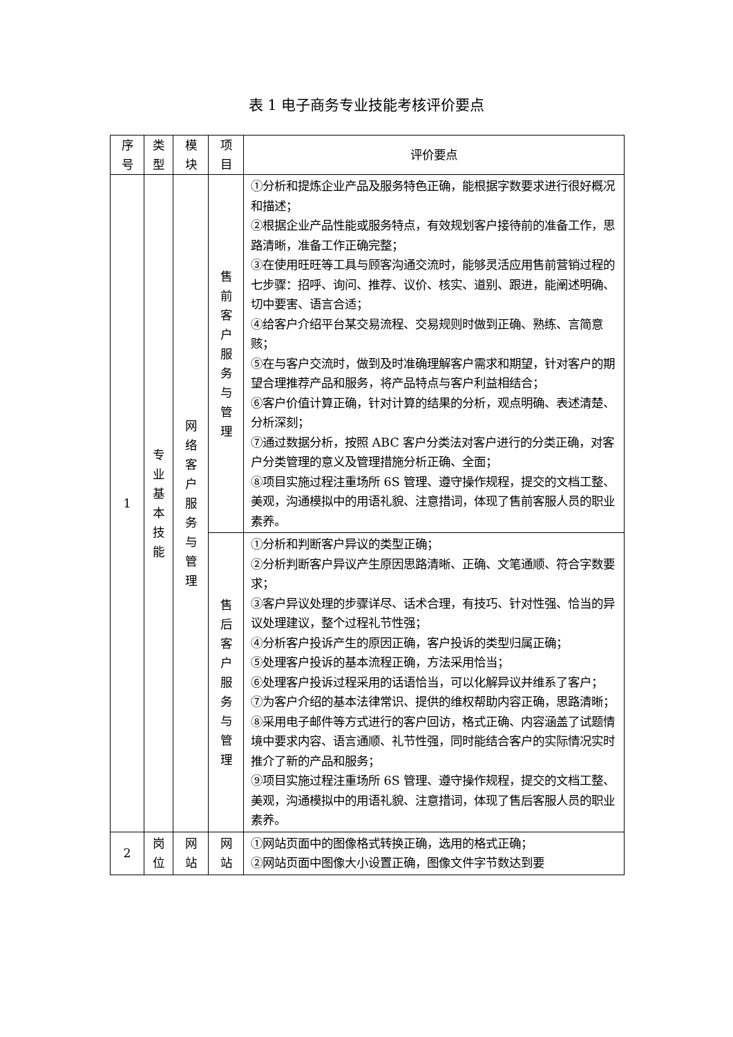表 1 电子商务专业技能考核评价要点
| 序号 | 类型 | 模块 | 项目 | 评价要点 |
| --- | --- | --- | --- | --- |
| 1 | 专业基本技能 | 网络客户服务与管理 | 售前客户服务与管理 | ①分析和提炼企业产品及服务特色正确，能根据字数要求进行很好概况和描述； ②根据企业产品性能或服务特点，有效规划客户接待前的准备工作，思路清晰，准备工作正确完整； ③在使用旺旺等工具与顾客沟通交流时，能够灵活应用售前营销过程的七步骤：招呼、询问、推荐、议价、核实、道别、跟进，能阐述明确、切中要害、语言合适； ④给客户介绍平台某交易流程、交易规则时做到正确、熟练、言简意赅； ⑤在与客户交流时，做到及时准确理解客户需求和期望，针对客户的期望合理推荐产品和服务，将产品特点与客户利益相结合； ⑥客户价值计算正确，针对计算的结果的分析，观点明确、表述清楚、分析深刻； ⑦通过数据分析，按照 ABC 客户分类法对客户进行的分类正确，对客户分类管理的意义及管理措施分析正确、全面； ⑧项目实施过程注重场所 6S 管理、遵守操作规程，提交的文档工整、美观，沟通模拟中的用语礼貌、注意措词，体现了售前客服人员的职业素养。 |
| | | | 售后客户服务与管理 | ①分析和判断客户异议的类型正确； ②分析判断客户异议产生原因思路清晰、正确、文笔通顺、符合字数要求； ③客户异议处理的步骤详尽、话术合理，有技巧、针对性强、恰当的异议处理建议，整个过程礼节性强； ④分析客户投诉产生的原因正确，客户投诉的类型归属正确； ⑤处理客户投诉的基本流程正确，方法采用恰当； ⑥处理客户投诉过程采用的话语恰当，可以化解异议并维系了客户； ⑦为客户介绍的基本法律常识、提供的维权帮助内容正确，思路清晰； ⑧采用电子邮件等方式进行的客户回访，格式正确、内容涵盖了试题情境中要求内容、语言通顺、礼节性强，同时能结合客户的实际情况实时推介了新的产品和服务； ⑨项目实施过程注重场所 6S 管理、遵守操作规程，提交的文档工整、美观，沟通模拟中的用语礼貌、注意措词，体现了售后客服人员的职业素养。 |
| 2 | 岗位 | 网站 | 网站 | ①网站页面中的图像格式转换正确，选用的格式正确； ②网站页面中图像大小设置正确，图像文件字节数达到要 |